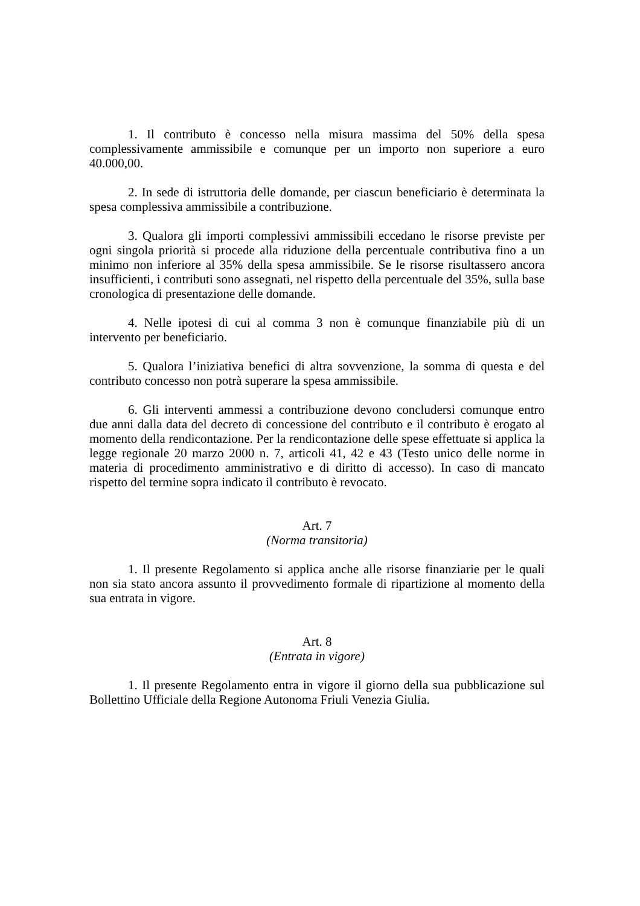1. Il contributo è concesso nella misura massima del 50% della spesa complessivamente ammissibile e comunque per un importo non superiore a euro 40.000,00.
2. In sede di istruttoria delle domande, per ciascun beneficiario è determinata la spesa complessiva ammissibile a contribuzione.
3. Qualora gli importi complessivi ammissibili eccedano le risorse previste per ogni singola priorità si procede alla riduzione della percentuale contributiva fino a un minimo non inferiore al 35% della spesa ammissibile. Se le risorse risultassero ancora insufficienti, i contributi sono assegnati, nel rispetto della percentuale del 35%, sulla base cronologica di presentazione delle domande.
4. Nelle ipotesi di cui al comma 3 non è comunque finanziabile più di un intervento per beneficiario.
5. Qualora l’iniziativa benefici di altra sovvenzione, la somma di questa e del contributo concesso non potrà superare la spesa ammissibile.
6. Gli interventi ammessi a contribuzione devono concludersi comunque entro due anni dalla data del decreto di concessione del contributo e il contributo è erogato al momento della rendicontazione. Per la rendicontazione delle spese effettuate si applica la legge regionale 20 marzo 2000 n. 7, articoli 41, 42 e 43 (Testo unico delle norme in materia di procedimento amministrativo e di diritto di accesso). In caso di mancato rispetto del termine sopra indicato il contributo è revocato.
Art. 7
(Norma transitoria)
1. Il presente Regolamento si applica anche alle risorse finanziarie per le quali non sia stato ancora assunto il provvedimento formale di ripartizione al momento della sua entrata in vigore.
Art. 8
(Entrata in vigore)
1. Il presente Regolamento entra in vigore il giorno della sua pubblicazione sul Bollettino Ufficiale della Regione Autonoma Friuli Venezia Giulia.